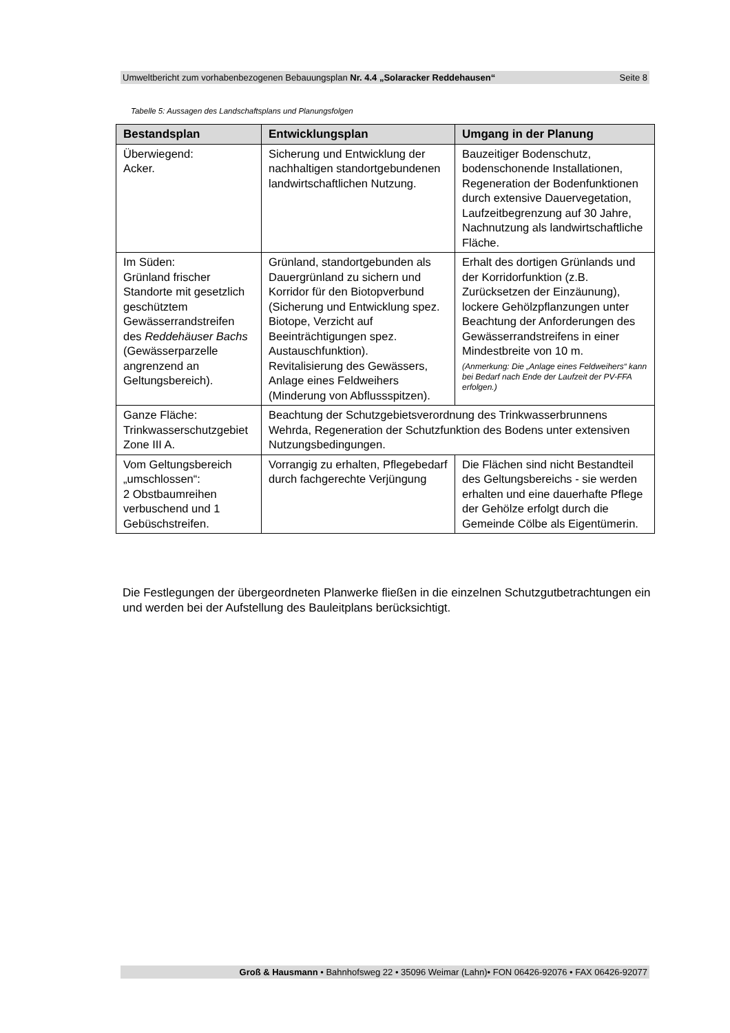Umweltbericht zum vorhabenbezogenen Bebauungsplan Nr. 4.4 „Solaracker Reddehausen“Seite 8
Tabelle 5: Aussagen des Landschaftsplans und Planungsfolgen
| Bestandsplan | Entwicklungsplan | Umgang in der Planung |
| --- | --- | --- |
| Überwiegend: Acker. | Sicherung und Entwicklung der nachhaltigen standortgebundenen landwirtschaftlichen Nutzung. | Bauzeitiger Bodenschutz, bodenschonende Installationen, Regeneration der Bodenfunktionen durch extensive Dauervegetation, Laufzeitbegrenzung auf 30 Jahre, Nachnutzung als landwirtschaftliche Fläche. |
| Im Süden: Grünland frischer Standorte mit gesetzlich geschütztem Gewässerrandstreifen des Reddehäuser Bachs (Gewässerparzelle angrenzend an Geltungsbereich). | Grünland, standortgebunden als Dauergrünland zu sichern und Korridor für den Biotopverbund (Sicherung und Entwicklung spez. Biotope, Verzicht auf Beeinträchtigungen spez. Austauschfunktion). Revitalisierung des Gewässers, Anlage eines Feldweihers (Minderung von Abflussspitzen). | Erhalt des dortigen Grünlands und der Korridorfunktion (z.B. Zurücksetzen der Einzäunung), lockere Gehölzpflanzungen unter Beachtung der Anforderungen des Gewässerrandstreifens in einer Mindestbreite von 10 m. (Anmerkung: Die „Anlage eines Feldweihers“ kann bei Bedarf nach Ende der Laufzeit der PV-FFA erfolgen.) |
| Ganze Fläche: Trinkwasserschutzgebiet Zone III A. | Beachtung der Schutzgebietsverordnung des Trinkwasserbrunnens Wehrda, Regeneration der Schutzfunktion des Bodens unter extensiven Nutzungsbedingungen. | |
| Vom Geltungsbereich „umschlossen“: 2 Obstbaumreihen verbuschend und 1 Gebüschstreifen. | Vorrangig zu erhalten, Pflegebedarf durch fachgerechte Verjüngung | Die Flächen sind nicht Bestandteil des Geltungsbereichs - sie werden erhalten und eine dauerhafte Pflege der Gehölze erfolgt durch die Gemeinde Cölbe als Eigentümerin. |
Die Festlegungen der übergeordneten Planwerke fließen in die einzelnen Schutzgutbetrachtungen ein und werden bei der Aufstellung des Bauleitplans berücksichtigt.
Groß & Hausmann • Bahnhofsweg 22 • 35096 Weimar (Lahn)• FON 06426-92076 • FAX 06426-92077